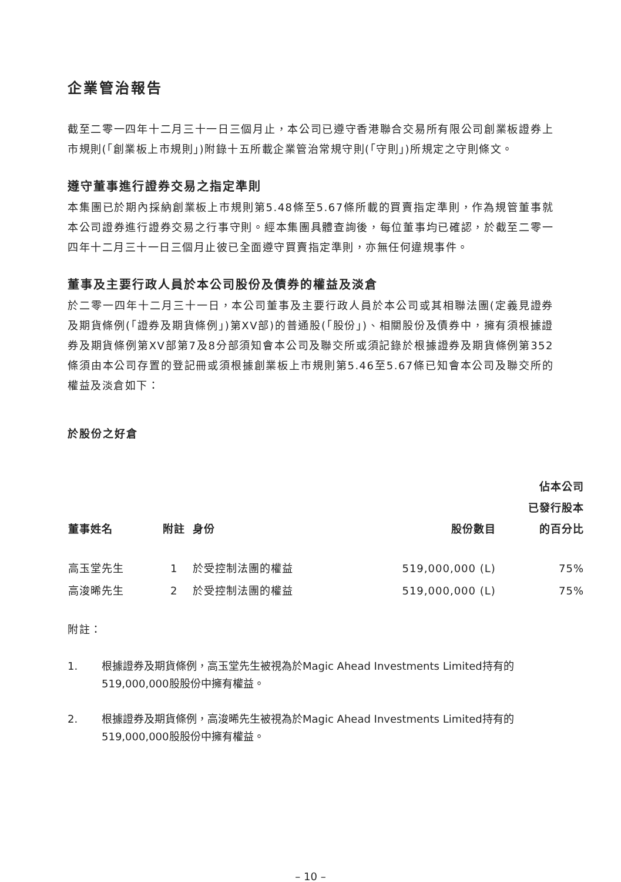企業管治報告
截至二零一四年十二月三十一日三個月止，本公司已遵守香港聯合交易所有限公司創業板證券上市規則(「創業板上市規則」)附錄十五所載企業管治常規守則(「守則」)所規定之守則條文。
遵守董事進行證券交易之指定準則
本集團已於期內採納創業板上市規則第5.48條至5.67條所載的買賣指定準則，作為規管董事就本公司證券進行證券交易之行事守則。經本集團具體查詢後，每位董事均已確認，於截至二零一四年十二月三十一日三個月止彼已全面遵守買賣指定準則，亦無任何違規事件。
董事及主要行政人員於本公司股份及債券的權益及淡倉
於二零一四年十二月三十一日，本公司董事及主要行政人員於本公司或其相聯法團(定義見證券及期貨條例(「證券及期貨條例」)第XV部)的普通股(「股份」)、相關股份及債券中，擁有須根據證券及期貨條例第XV部第7及8分部須知會本公司及聯交所或須記錄於根據證券及期貨條例第352條須由本公司存置的登記冊或須根據創業板上市規則第5.46至5.67條已知會本公司及聯交所的權益及淡倉如下：
於股份之好倉
| 董事姓名 | 附註 | 身份 | 股份數目 | 佔本公司 已發行股本 的百分比 |
| --- | --- | --- | --- | --- |
| 高玉堂先生 | 1 | 於受控制法團的權益 | 519,000,000 (L) | 75% |
| 高浚晞先生 | 2 | 於受控制法團的權益 | 519,000,000 (L) | 75% |
附註：
1. 根據證券及期貨條例，高玉堂先生被視為於Magic Ahead Investments Limited持有的519,000,000股股份中擁有權益。
2. 根據證券及期貨條例，高浚晞先生被視為於Magic Ahead Investments Limited持有的519,000,000股股份中擁有權益。
– 10 –